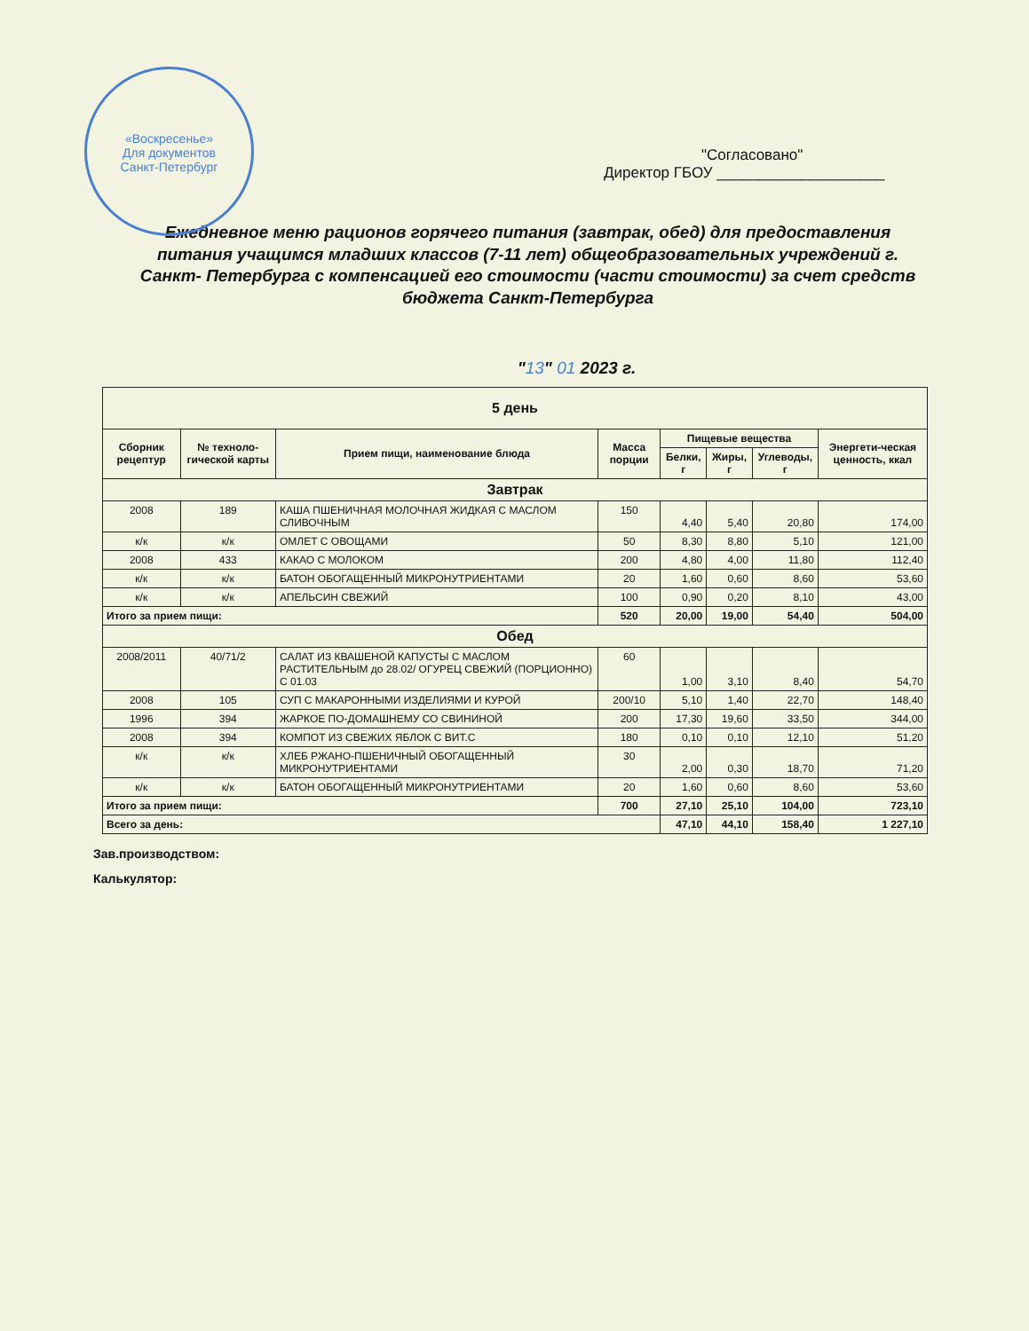«Воскресенье»
Для документов
Санкт-Петербург
"Согласовано"
Директор ГБОУ ____________________
Ежедневное меню рационов горячего питания (завтрак, обед) для предоставления питания учащимся младших классов (7-11 лет) общеобразовательных учреждений г. Санкт- Петербурга с компенсацией его стоимости (части стоимости) за счет средств бюджета Санкт-Петербурга
"13" 01 2023 г.
| 5 день | | | | | | | |
| Сборник рецептур | № техноло-гической карты | Прием пищи, наименование блюда | Масса порции | Пищевые вещества | | | Энергети-ческая ценность, ккал |
| | | | | Белки, г | Жиры, г | Углеводы, г | |
| Завтрак | | | | | | | |
| 2008 | 189 | КАША ПШЕНИЧНАЯ МОЛОЧНАЯ ЖИДКАЯ С МАСЛОМ СЛИВОЧНЫМ | 150 | 4,40 | 5,40 | 20,80 | 174,00 |
| к/к | к/к | ОМЛЕТ С ОВОЩАМИ | 50 | 8,30 | 8,80 | 5,10 | 121,00 |
| 2008 | 433 | КАКАО С МОЛОКОМ | 200 | 4,80 | 4,00 | 11,80 | 112,40 |
| к/к | к/к | БАТОН ОБОГАЩЕННЫЙ МИКРОНУТРИЕНТАМИ | 20 | 1,60 | 0,60 | 8,60 | 53,60 |
| к/к | к/к | АПЕЛЬСИН СВЕЖИЙ | 100 | 0,90 | 0,20 | 8,10 | 43,00 |
| Итого за прием пищи: | | | 520 | 20,00 | 19,00 | 54,40 | 504,00 |
| Обед | | | | | | | |
| 2008/2011 | 40/71/2 | САЛАТ ИЗ КВАШЕНОЙ КАПУСТЫ С МАСЛОМ РАСТИТЕЛЬНЫМ до 28.02/ ОГУРЕЦ СВЕЖИЙ (ПОРЦИОННО) С 01.03 | 60 | 1,00 | 3,10 | 8,40 | 54,70 |
| 2008 | 105 | СУП С МАКАРОННЫМИ ИЗДЕЛИЯМИ И КУРОЙ | 200/10 | 5,10 | 1,40 | 22,70 | 148,40 |
| 1996 | 394 | ЖАРКОЕ ПО-ДОМАШНЕМУ СО СВИНИНОЙ | 200 | 17,30 | 19,60 | 33,50 | 344,00 |
| 2008 | 394 | КОМПОТ ИЗ СВЕЖИХ ЯБЛОК С ВИТ.С | 180 | 0,10 | 0,10 | 12,10 | 51,20 |
| к/к | к/к | ХЛЕБ РЖАНО-ПШЕНИЧНЫЙ ОБОГАЩЕННЫЙ МИКРОНУТРИЕНТАМИ | 30 | 2,00 | 0,30 | 18,70 | 71,20 |
| к/к | к/к | БАТОН ОБОГАЩЕННЫЙ МИКРОНУТРИЕНТАМИ | 20 | 1,60 | 0,60 | 8,60 | 53,60 |
| Итого за прием пищи: | | | 700 | 27,10 | 25,10 | 104,00 | 723,10 |
| Всего за день: | | | | 47,10 | 44,10 | 158,40 | 1 227,10 |
Зав.производством:
Калькулятор: